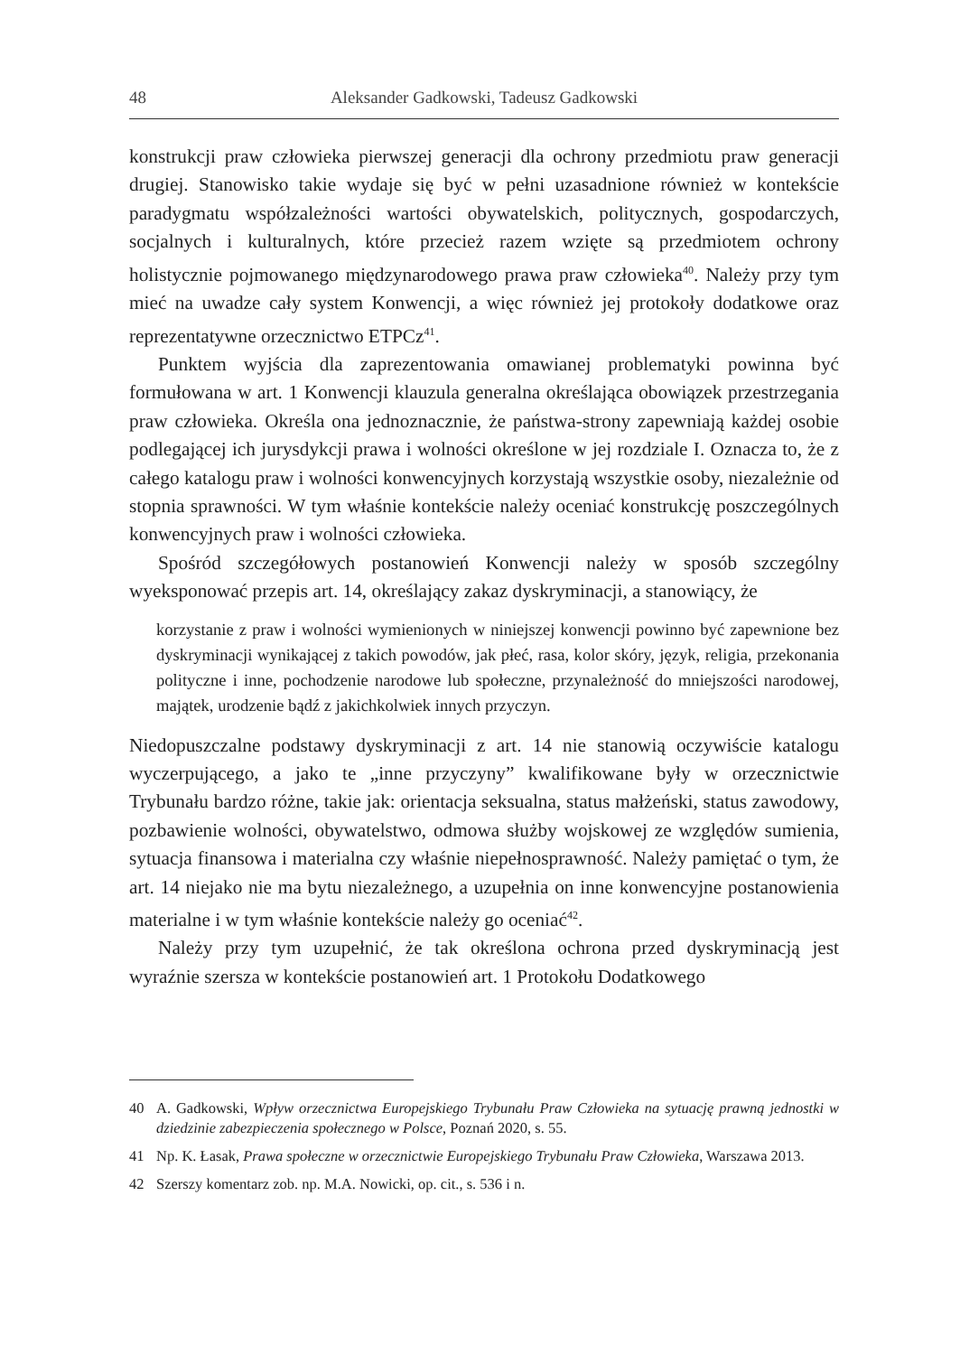48 Aleksander Gadkowski, Tadeusz Gadkowski
konstrukcji praw człowieka pierwszej generacji dla ochrony przedmiotu praw generacji drugiej. Stanowisko takie wydaje się być w pełni uzasadnione również w kontekście paradygmatu współzależności wartości obywatelskich, politycznych, gospodarczych, socjalnych i kulturalnych, które przecież razem wzięte są przedmiotem ochrony holistycznie pojmowanego międzynarodowego prawa praw człowieka<sup>40</sup>. Należy przy tym mieć na uwadze cały system Konwencji, a więc również jej protokoły dodatkowe oraz reprezentatywne orzecznictwo ETPCz<sup>41</sup>.
Punktem wyjścia dla zaprezentowania omawianej problematyki powinna być formułowana w art. 1 Konwencji klauzula generalna określająca obowiązek przestrzegania praw człowieka. Określa ona jednoznacznie, że państwa-strony zapewniają każdej osobie podlegającej ich jurysdykcji prawa i wolności określone w jej rozdziale I. Oznacza to, że z całego katalogu praw i wolności konwencyjnych korzystają wszystkie osoby, niezależnie od stopnia sprawności. W tym właśnie kontekście należy oceniać konstrukcję poszczególnych konwencyjnych praw i wolności człowieka.
Spośród szczegółowych postanowień Konwencji należy w sposób szczególny wyeksponować przepis art. 14, określający zakaz dyskryminacji, a stanowiący, że
korzystanie z praw i wolności wymienionych w niniejszej konwencji powinno być zapewnione bez dyskryminacji wynikającej z takich powodów, jak płeć, rasa, kolor skóry, język, religia, przekonania polityczne i inne, pochodzenie narodowe lub społeczne, przynależność do mniejszości narodowej, majątek, urodzenie bądź z jakichkolwiek innych przyczyn.
Niedopuszczalne podstawy dyskryminacji z art. 14 nie stanowią oczywiście katalogu wyczerpującego, a jako te „inne przyczyny” kwalifikowane były w orzecznictwie Trybunału bardzo różne, takie jak: orientacja seksualna, status małżeński, status zawodowy, pozbawienie wolności, obywatelstwo, odmowa służby wojskowej ze względów sumienia, sytuacja finansowa i materialna czy właśnie niepełnosprawność. Należy pamiętać o tym, że art. 14 niejako nie ma bytu niezależnego, a uzupełnia on inne konwencyjne postanowienia materialne i w tym właśnie kontekście należy go oceniać<sup>42</sup>.
Należy przy tym uzupełnić, że tak określona ochrona przed dyskryminacją jest wyraźnie szersza w kontekście postanowień art. 1 Protokołu Dodatkowego
40 A. Gadkowski, Wpływ orzecznictwa Europejskiego Trybunału Praw Człowieka na sytuację prawną jednostki w dziedzinie zabezpieczenia społecznego w Polsce, Poznań 2020, s. 55.
41 Np. K. Łasak, Prawa społeczne w orzecznictwie Europejskiego Trybunału Praw Człowieka, Warszawa 2013.
42 Szerszy komentarz zob. np. M.A. Nowicki, op. cit., s. 536 i n.